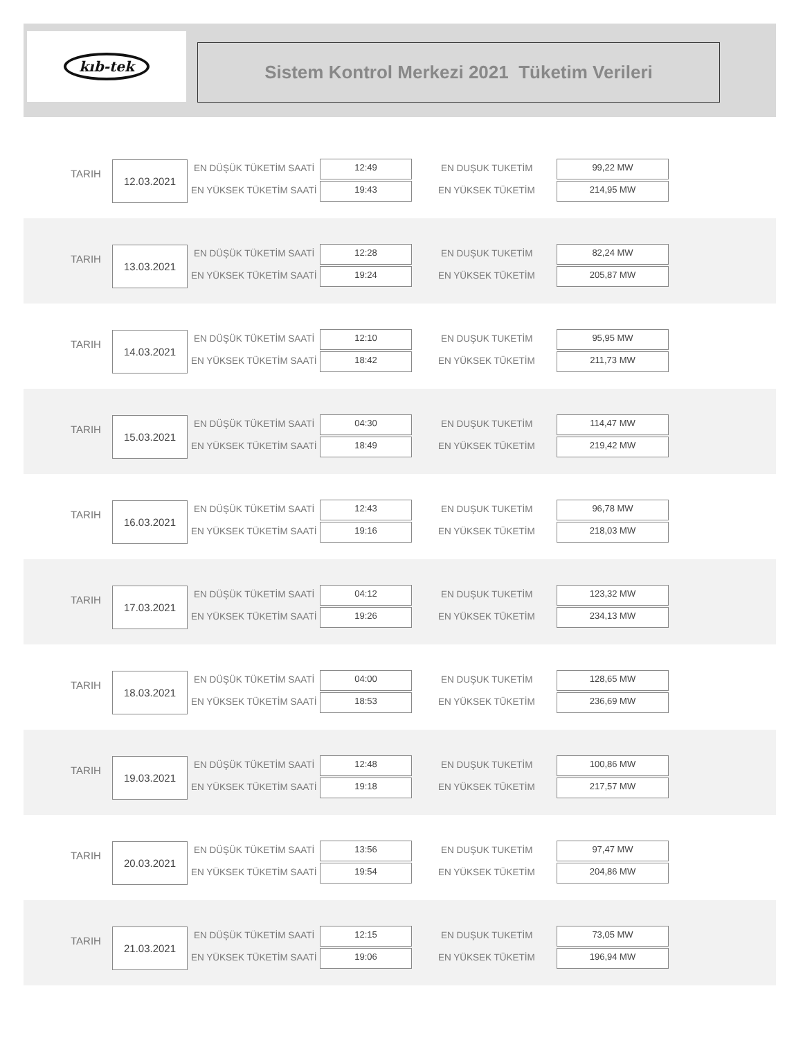kıb-tek
Sistem Kontrol Merkezi 2021 Tüketim Verileri
TARIH
12.03.2021 EN DÜŞÜK TÜKETİM SAATİ 12:49
EN YÜKSEK TÜKETİM SAATİ 19:43
EN DUŞUK TUKETİM 99,22 MW
EN YÜKSEK TÜKETİM 214,95 MW
TARIH
13.03.2021 EN DÜŞÜK TÜKETİM SAATİ 12:28
EN YÜKSEK TÜKETİM SAATİ 19:24
EN DUŞUK TUKETİM 82,24 MW
EN YÜKSEK TÜKETİM 205,87 MW
TARIH
14.03.2021 EN DÜŞÜK TÜKETİM SAATİ 12:10
EN YÜKSEK TÜKETİM SAATİ 18:42
EN DUŞUK TUKETİM 95,95 MW
EN YÜKSEK TÜKETİM 211,73 MW
TARIH
15.03.2021 EN DÜŞÜK TÜKETİM SAATİ 04:30
EN YÜKSEK TÜKETİM SAATİ 18:49
EN DUŞUK TUKETİM 114,47 MW
EN YÜKSEK TÜKETİM 219,42 MW
TARIH
16.03.2021 EN DÜŞÜK TÜKETİM SAATİ 12:43
EN YÜKSEK TÜKETİM SAATİ 19:16
EN DUŞUK TUKETİM 96,78 MW
EN YÜKSEK TÜKETİM 218,03 MW
TARIH
17.03.2021 EN DÜŞÜK TÜKETİM SAATİ 04:12
EN YÜKSEK TÜKETİM SAATİ 19:26
EN DUŞUK TUKETİM 123,32 MW
EN YÜKSEK TÜKETİM 234,13 MW
TARIH
18.03.2021 EN DÜŞÜK TÜKETİM SAATİ 04:00
EN YÜKSEK TÜKETİM SAATİ 18:53
EN DUŞUK TUKETİM 128,65 MW
EN YÜKSEK TÜKETİM 236,69 MW
TARIH
19.03.2021 EN DÜŞÜK TÜKETİM SAATİ 12:48
EN YÜKSEK TÜKETİM SAATİ 19:18
EN DUŞUK TUKETİM 100,86 MW
EN YÜKSEK TÜKETİM 217,57 MW
TARIH
20.03.2021 EN DÜŞÜK TÜKETİM SAATİ 13:56
EN YÜKSEK TÜKETİM SAATİ 19:54
EN DUŞUK TUKETİM 97,47 MW
EN YÜKSEK TÜKETİM 204,86 MW
TARIH
21.03.2021 EN DÜŞÜK TÜKETİM SAATİ 12:15
EN YÜKSEK TÜKETİM SAATİ 19:06
EN DUŞUK TUKETİM 73,05 MW
EN YÜKSEK TÜKETİM 196,94 MW